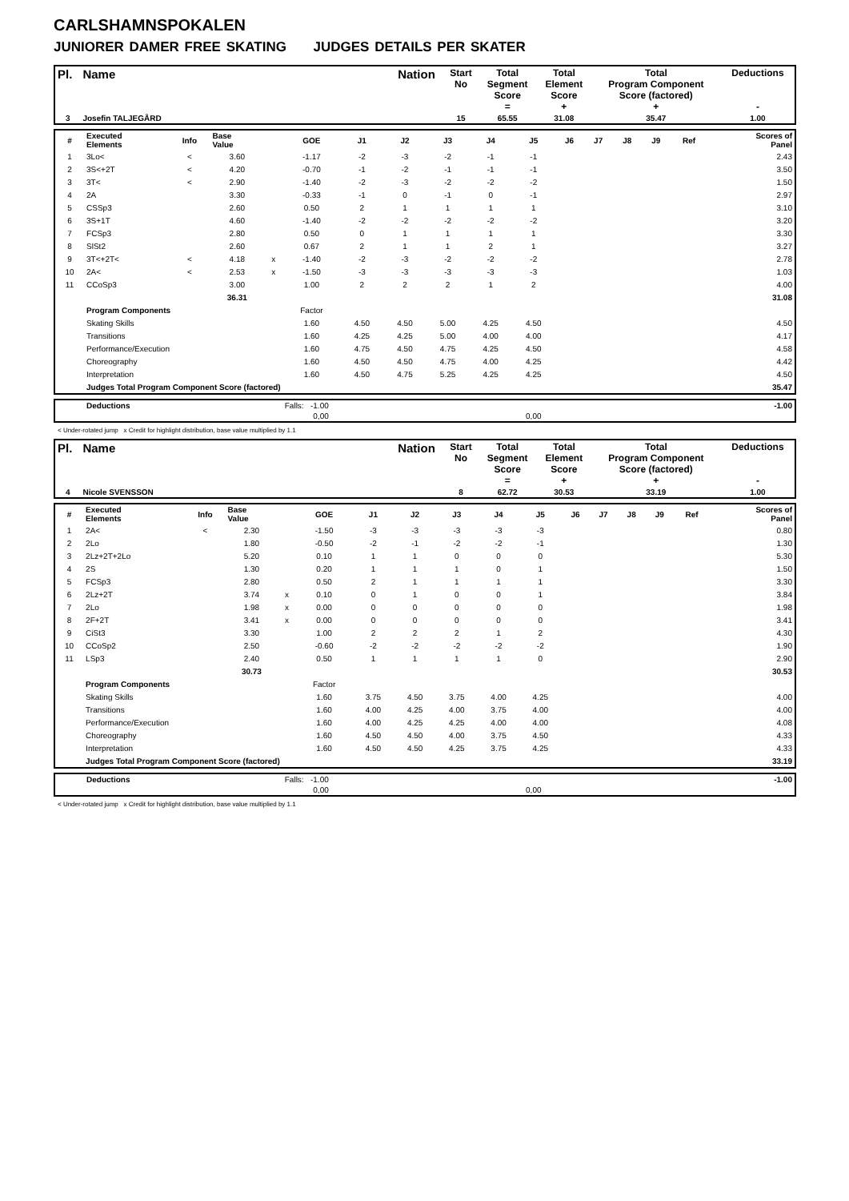CARLSHAMNSPOKALEN
JUNIORER DAMER FREE SKATING JUDGES DETAILS PER SKATER
| Pl. | Name | Nation | Start No | Total Segment Score = | Total Element Score + | Total Program Component Score (factored) + | Deductions - |
| --- | --- | --- | --- | --- | --- | --- | --- |
| 3 | Josefin TALJEGÅRD | | 15 | 65.55 | 31.08 | 35.47 | 1.00 |
| # | Executed Elements | Info | Base Value | | GOE | J1 | J2 | J3 | J4 | J5 | J6 | J7 | J8 | J9 | Ref | Scores of Panel |
| 1 | 3Lo< | < | 3.60 | | -1.17 | -2 | -3 | -2 | -1 | -1 | | | | | | 2.43 |
| 2 | 3S<+2T | < | 4.20 | | -0.70 | -1 | -2 | -1 | -1 | -1 | | | | | | 3.50 |
| 3 | 3T< | < | 2.90 | | -1.40 | -2 | -3 | -2 | -2 | -2 | | | | | | 1.50 |
| 4 | 2A | | 3.30 | | -0.33 | -1 | 0 | -1 | 0 | -1 | | | | | | 2.97 |
| 5 | CSSp3 | | 2.60 | | 0.50 | 2 | 1 | 1 | 1 | 1 | | | | | | 3.10 |
| 6 | 3S+1T | | 4.60 | | -1.40 | -2 | -2 | -2 | -2 | -2 | | | | | | 3.20 |
| 7 | FCSp3 | | 2.80 | | 0.50 | 0 | 1 | 1 | 1 | 1 | | | | | | 3.30 |
| 8 | SlSt2 | | 2.60 | | 0.67 | 2 | 1 | 1 | 2 | 1 | | | | | | 3.27 |
| 9 | 3T<+2T< | < | 4.18 | x | -1.40 | -2 | -3 | -2 | -2 | -2 | | | | | | 2.78 |
| 10 | 2A< | < | 2.53 | x | -1.50 | -3 | -3 | -3 | -3 | -3 | | | | | | 1.03 |
| 11 | CCoSp3 | | 3.00 | | 1.00 | 2 | 2 | 2 | 1 | 2 | | | | | | 4.00 |
| | | | 36.31 | | | | | | | | | | | | | 31.08 |
| | Program Components | | | | Factor | | | | | | | | | | | |
| | Skating Skills | | | | 1.60 | 4.50 | 4.50 | 5.00 | 4.25 | 4.50 | | | | | | 4.50 |
| | Transitions | | | | 1.60 | 4.25 | 4.25 | 5.00 | 4.00 | 4.00 | | | | | | 4.17 |
| | Performance/Execution | | | | 1.60 | 4.75 | 4.50 | 4.75 | 4.25 | 4.50 | | | | | | 4.58 |
| | Choreography | | | | 1.60 | 4.50 | 4.50 | 4.75 | 4.00 | 4.25 | | | | | | 4.42 |
| | Interpretation | | | | 1.60 | 4.50 | 4.75 | 5.25 | 4.25 | 4.25 | | | | | | 4.50 |
| | Judges Total Program Component Score (factored) | | | | | | | | | | | | | | | 35.47 |
| | Deductions | Falls: -1.00 | | -1.00 |
| | | 0,00 | 0,00 | |
< Under-rotated jump x Credit for highlight distribution, base value multiplied by 1.1
| Pl. | Name | Nation | Start No | Total Segment Score = | Total Element Score + | Total Program Component Score (factored) + | Deductions - |
| --- | --- | --- | --- | --- | --- | --- | --- |
| 4 | Nicole SVENSSON | | 8 | 62.72 | 30.53 | 33.19 | 1.00 |
| # | Executed Elements | Info | Base Value | | GOE | J1 | J2 | J3 | J4 | J5 | J6 | J7 | J8 | J9 | Ref | Scores of Panel |
| 1 | 2A< | < | 2.30 | | -1.50 | -3 | -3 | -3 | -3 | -3 | | | | | | 0.80 |
| 2 | 2Lo | | 1.80 | | -0.50 | -2 | -1 | -2 | -2 | -1 | | | | | | 1.30 |
| 3 | 2Lz+2T+2Lo | | 5.20 | | 0.10 | 1 | 1 | 0 | 0 | 0 | | | | | | 5.30 |
| 4 | 2S | | 1.30 | | 0.20 | 1 | 1 | 1 | 0 | 1 | | | | | | 1.50 |
| 5 | FCSp3 | | 2.80 | | 0.50 | 2 | 1 | 1 | 1 | 1 | | | | | | 3.30 |
| 6 | 2Lz+2T | | 3.74 | x | 0.10 | 0 | 1 | 0 | 0 | 1 | | | | | | 3.84 |
| 7 | 2Lo | | 1.98 | x | 0.00 | 0 | 0 | 0 | 0 | 0 | | | | | | 1.98 |
| 8 | 2F+2T | | 3.41 | x | 0.00 | 0 | 0 | 0 | 0 | 0 | | | | | | 3.41 |
| 9 | CiSt3 | | 3.30 | | 1.00 | 2 | 2 | 2 | 1 | 2 | | | | | | 4.30 |
| 10 | CCoSp2 | | 2.50 | | -0.60 | -2 | -2 | -2 | -2 | -2 | | | | | | 1.90 |
| 11 | LSp3 | | 2.40 | | 0.50 | 1 | 1 | 1 | 1 | 0 | | | | | | 2.90 |
| | | | 30.73 | | | | | | | | | | | | | 30.53 |
| | Program Components | | | | Factor | | | | | | | | | | | |
| | Skating Skills | | | | 1.60 | 3.75 | 4.50 | 3.75 | 4.00 | 4.25 | | | | | | 4.00 |
| | Transitions | | | | 1.60 | 4.00 | 4.25 | 4.00 | 3.75 | 4.00 | | | | | | 4.00 |
| | Performance/Execution | | | | 1.60 | 4.00 | 4.25 | 4.25 | 4.00 | 4.00 | | | | | | 4.08 |
| | Choreography | | | | 1.60 | 4.50 | 4.50 | 4.00 | 3.75 | 4.50 | | | | | | 4.33 |
| | Interpretation | | | | 1.60 | 4.50 | 4.50 | 4.25 | 3.75 | 4.25 | | | | | | 4.33 |
| | Judges Total Program Component Score (factored) | | | | | | | | | | | | | | | 33.19 |
| | Deductions | Falls: -1.00 | | -1.00 |
| | | 0,00 | 0,00 | |
< Under-rotated jump x Credit for highlight distribution, base value multiplied by 1.1